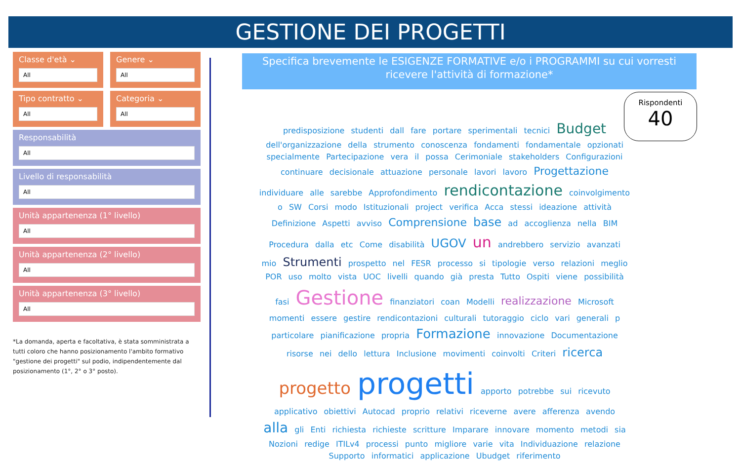GESTIONE DEI PROGETTI
Classe d'età ⌄
All
Genere ⌄
All
Tipo contratto ⌄
All
Categoria ⌄
All
Responsabilità
All
Livello di responsabilità
All
Unità appartenenza (1° livello)
All
Unità appartenenza (2° livello)
All
Unità appartenenza (3° livello)
All
*La domanda, aperta e facoltativa, è stata somministrata a tutti coloro che hanno posizionamento l'ambito formativo "gestione dei progetti" sul podio, indipendentemente dal posizionamento (1°, 2° o 3° posto).
Specifica brevemente le ESIGENZE FORMATIVE e/o i PROGRAMMI su cui vorresti ricevere l'attività di formazione*
Rispondenti
40
predisposizione studenti dall fare portare sperimentali tecnici Budget dell'organizzazione della strumento conoscenza fondamenti fondamentale opzionati specialmente Partecipazione vera il possa Cerimoniale stakeholders Configurazioni continuare decisionale attuazione personale lavori lavoro Progettazione individuare alle sarebbe Approfondimento rendicontazione coinvolgimento o SW Corsi modo Istituzionali project verifica Acca stessi ideazione attività Definizione Aspetti avviso Comprensione base ad accoglienza nella BIM Procedura dalla etc Come disabilità UGOV un andrebbero servizio avanzati mio Strumenti prospetto nel FESR processo si tipologie verso relazioni meglio POR uso molto vista UOC livelli quando già presta Tutto Ospiti viene possibilità fasi Gestione finanziatori coan Modelli realizzazione Microsoft momenti essere gestire rendicontazioni culturali tutoraggio ciclo vari generali p particolare pianificazione propria Formazione innovazione Documentazione risorse nei dello lettura Inclusione movimenti coinvolti Criteri ricerca progetto progetti apporto potrebbe sui ricevuto applicativo obiettivi Autocad proprio relativi riceverne avere afferenza avendo alla gli Enti richiesta richieste scritture Imparare innovare momento metodi sia Nozioni redige ITILv4 processi punto migliore varie vita Individuazione relazione Supporto informatici applicazione Ubudget riferimento